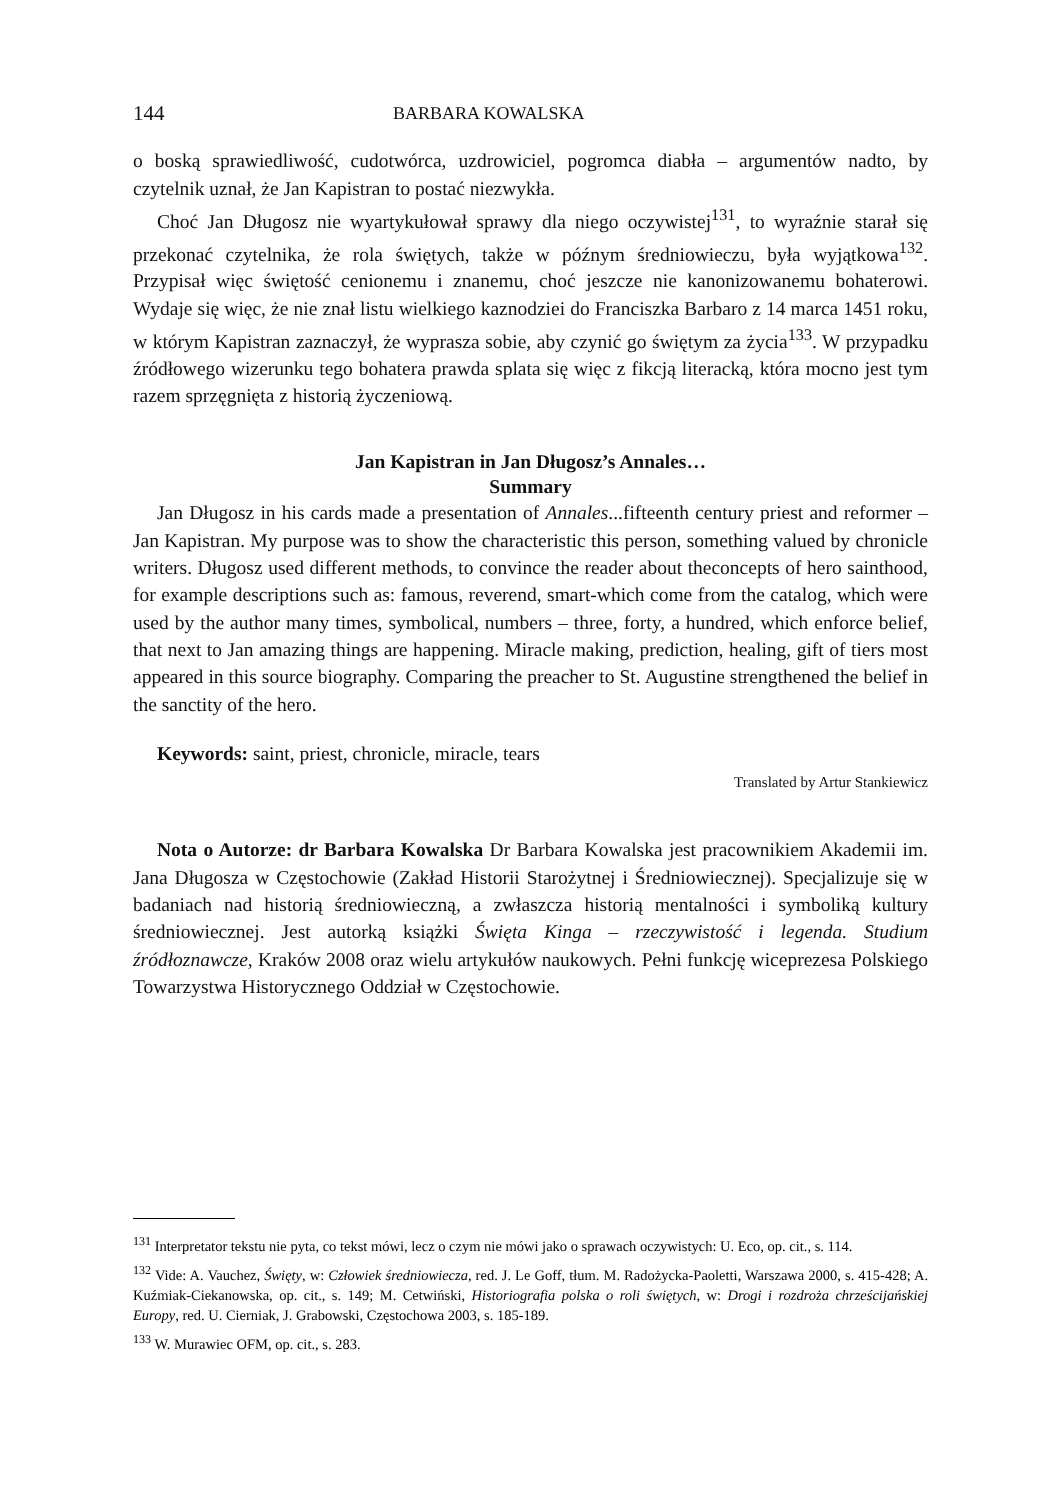144 BARBARA KOWALSKA
o boską sprawiedliwość, cudotwórca, uzdrowiciel, pogromca diabła – argumentów nadto, by czytelnik uznał, że Jan Kapistran to postać niezwykła.
Choć Jan Długosz nie wyartykułował sprawy dla niego oczywistej<sup>131</sup>, to wyraźnie starał się przekonać czytelnika, że rola świętych, także w późnym średniowieczu, była wyjątkowa<sup>132</sup>. Przypisał więc świętość cenionemu i znanemu, choć jeszcze nie kanonizowanemu bohaterowi. Wydaje się więc, że nie znał listu wielkiego kaznodziei do Franciszka Barbaro z 14 marca 1451 roku, w którym Kapistran zaznaczył, że wyprasza sobie, aby czynić go świętym za życia<sup>133</sup>. W przypadku źródłowego wizerunku tego bohatera prawda splata się więc z fikcją literacką, która mocno jest tym razem sprzęgnięta z historią życzeniową.
Jan Kapistran in Jan Długosz’s Annales…
Summary
Jan Długosz in his cards made a presentation of Annales...fifteenth century priest and reformer – Jan Kapistran. My purpose was to show the characteristic this person, something valued by chronicle writers. Długosz used different methods, to convince the reader about theconcepts of hero sainthood, for example descriptions such as: famous, reverend, smart-which come from the catalog, which were used by the author many times, symbolical, numbers – three, forty, a hundred, which enforce belief, that next to Jan amazing things are happening. Miracle making, prediction, healing, gift of tiers most appeared in this source biography. Comparing the preacher to St. Augustine strengthened the belief in the sanctity of the hero.
Keywords: saint, priest, chronicle, miracle, tears
Translated by Artur Stankiewicz
Nota o Autorze: dr Barbara Kowalska Dr Barbara Kowalska jest pracownikiem Akademii im. Jana Długosza w Częstochowie (Zakład Historii Starożytnej i Średniowiecznej). Specjalizuje się w badaniach nad historią średniowieczną, a zwłaszcza historią mentalności i symboliką kultury średniowiecznej. Jest autorką książki Święta Kinga – rzeczywistość i legenda. Studium źródłoznawcze, Kraków 2008 oraz wielu artykułów naukowych. Pełni funkcję wiceprezesa Polskiego Towarzystwa Historycznego Oddział w Częstochowie.
<sup>131</sup> Interpretator tekstu nie pyta, co tekst mówi, lecz o czym nie mówi jako o sprawach oczywistych: U. Eco, op. cit., s. 114.
<sup>132</sup> Vide: A. Vauchez, Święty, w: Człowiek średniowiecza, red. J. Le Goff, tłum. M. Radożycka-Paoletti, Warszawa 2000, s. 415-428; A. Kuźmiak-Ciekanowska, op. cit., s. 149; M. Cetwiński, Historiografia polska o roli świętych, w: Drogi i rozdroża chrześcijańskiej Europy, red. U. Cierniak, J. Grabowski, Częstochowa 2003, s. 185-189.
<sup>133</sup> W. Murawiec OFM, op. cit., s. 283.